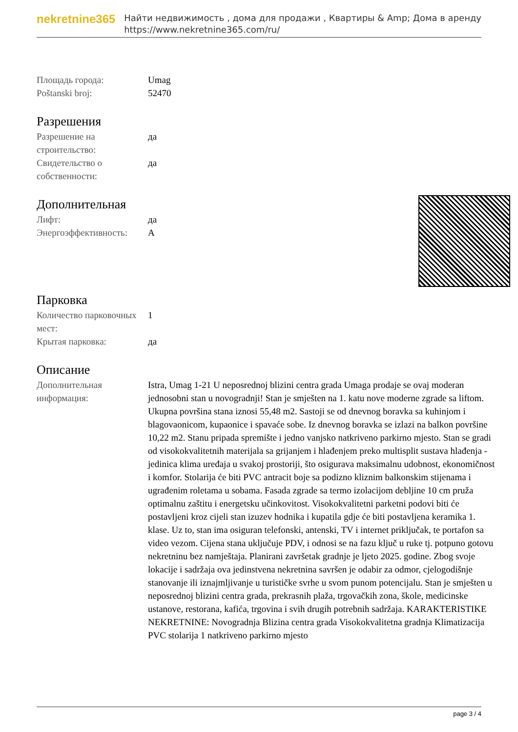nekretnine365
Найти недвижимость , дома для продажи , Квартиры & Amp; Дома в аренду
https://www.nekretnine365.com/ru/
| Площадь города: | Umag |
| Poštanski broj: | 52470 |
Разрешения
| Разрешение на строительство: | да |
| Свидетельство о собственности: | да |
Дополнительная
| Лифт: | да |
| Энергоэффективность: | A |
Парковка
| Количество парковочных мест: | 1 |
| Крытая парковка: | да |
Описание
| Дополнительная информация: | Istra, Umag 1-21 U neposrednoj blizini centra grada Umaga prodaje se ovaj moderan jednosobni stan u novogradnji! Stan je smješten na 1. katu nove moderne zgrade sa liftom. Ukupna površina stana iznosi 55,48 m2. Sastoji se od dnevnog boravka sa kuhinjom i blagovaonicom, kupaonice i spavaće sobe. Iz dnevnog boravka se izlazi na balkon površine 10,22 m2. Stanu pripada spremište i jedno vanjsko natkriveno parkirno mjesto. Stan se gradi od visokokvalitetnih materijala sa grijanjem i hlađenjem preko multisplit sustava hlađenja - jedinica klima uređaja u svakoj prostoriji, što osigurava maksimalnu udobnost, ekonomičnost i komfor. Stolarija će biti PVC antracit boje sa podizno kliznim balkonskim stijenama i ugrađenim roletama u sobama. Fasada zgrade sa termo izolacijom debljine 10 cm pruža optimalnu zaštitu i energetsku učinkovitost. Visokokvalitetni parketni podovi biti će postavljeni kroz cijeli stan izuzev hodnika i kupatila gdje će biti postavljena keramika 1. klase. Uz to, stan ima osiguran telefonski, antenski, TV i internet priključak, te portafon sa video vezom. Cijena stana uključuje PDV, i odnosi se na fazu ključ u ruke tj. potpuno gotovu nekretninu bez namještaja. Planirani završetak gradnje je ljeto 2025. godine. Zbog svoje lokacije i sadržaja ova jedinstvena nekretnina savršen je odabir za odmor, cjelogodišnje stanovanje ili iznajmljivanje u turističke svrhe u svom punom potencijalu. Stan je smješten u neposrednoj blizini centra grada, prekrasnih plaža, trgovačkih zona, škole, medicinske ustanove, restorana, kafića, trgovina i svih drugih potrebnih sadržaja. KARAKTERISTIKE NEKRETNINE: Novogradnja Blizina centra grada Visokokvalitetna gradnja Klimatizacija PVC stolarija 1 natkriveno parkirno mjesto |
page 3 / 4